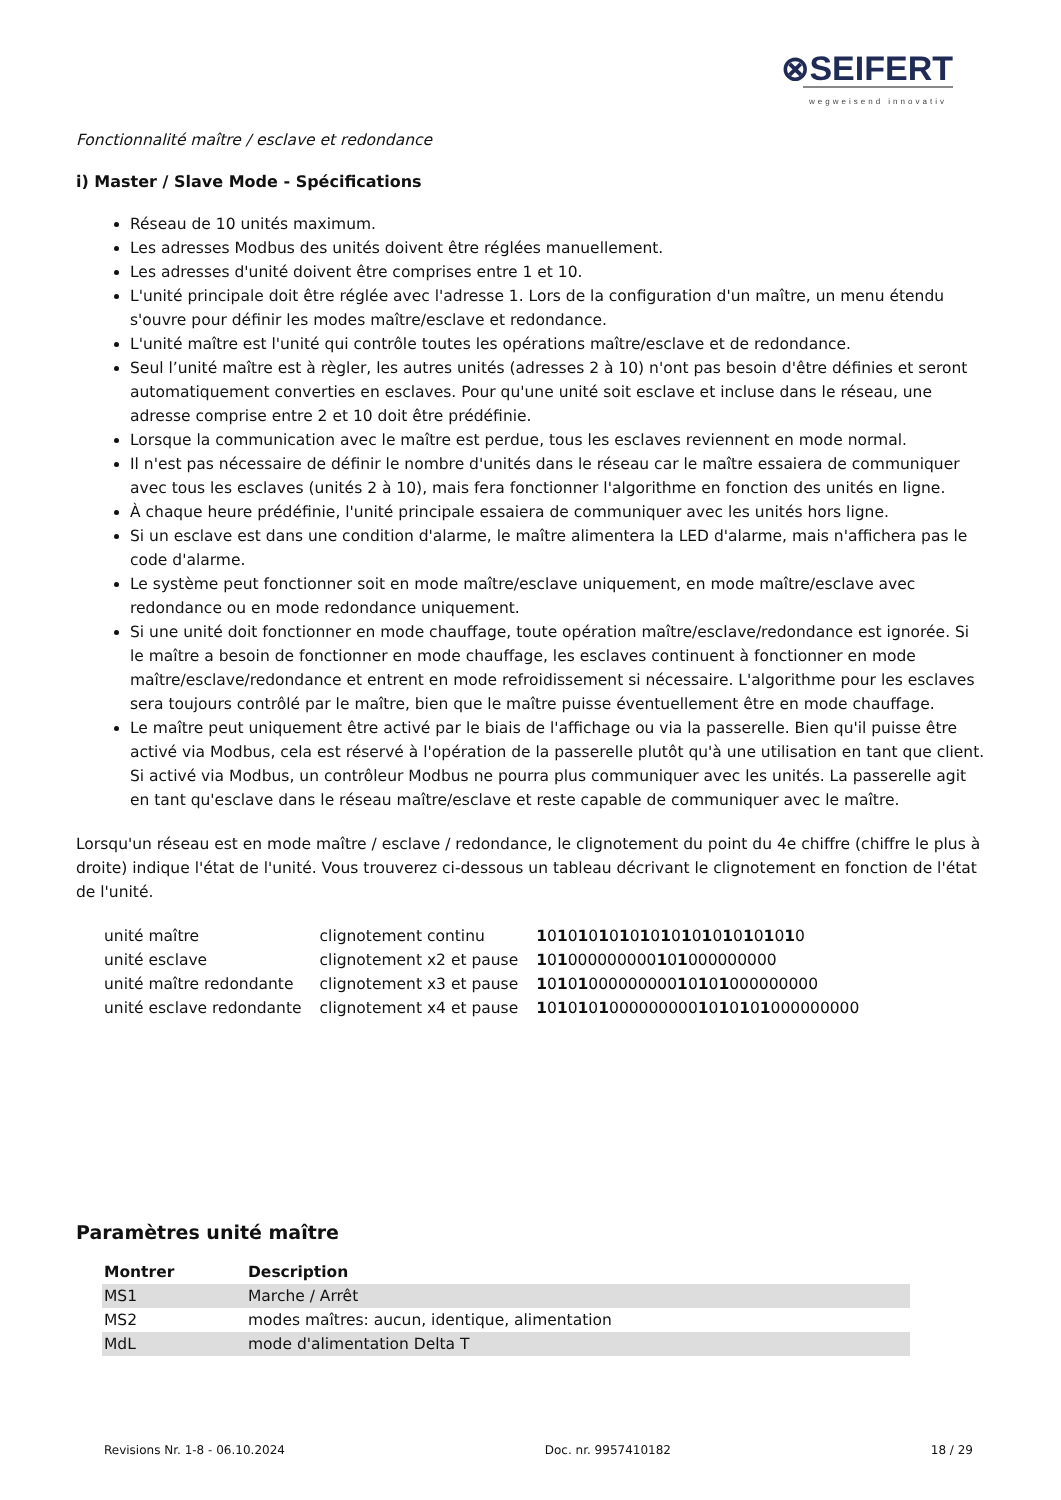⊗SEIFERT
wegweisend innovativ
Fonctionnalité maître / esclave et redondance
i) Master / Slave Mode - Spécifications
Réseau de 10 unités maximum.
Les adresses Modbus des unités doivent être réglées manuellement.
Les adresses d'unité doivent être comprises entre 1 et 10.
L'unité principale doit être réglée avec l'adresse 1. Lors de la configuration d'un maître, un menu étendu s'ouvre pour définir les modes maître/esclave et redondance.
L'unité maître est l'unité qui contrôle toutes les opérations maître/esclave et de redondance.
Seul l’unité maître est à règler, les autres unités (adresses 2 à 10) n'ont pas besoin d'être définies et seront automatiquement converties en esclaves. Pour qu'une unité soit esclave et incluse dans le réseau, une adresse comprise entre 2 et 10 doit être prédéfinie.
Lorsque la communication avec le maître est perdue, tous les esclaves reviennent en mode normal.
Il n'est pas nécessaire de définir le nombre d'unités dans le réseau car le maître essaiera de communiquer avec tous les esclaves (unités 2 à 10), mais fera fonctionner l'algorithme en fonction des unités en ligne.
À chaque heure prédéfinie, l'unité principale essaiera de communiquer avec les unités hors ligne.
Si un esclave est dans une condition d'alarme, le maître alimentera la LED d'alarme, mais n'affichera pas le code d'alarme.
Le système peut fonctionner soit en mode maître/esclave uniquement, en mode maître/esclave avec redondance ou en mode redondance uniquement.
Si une unité doit fonctionner en mode chauffage, toute opération maître/esclave/redondance est ignorée. Si le maître a besoin de fonctionner en mode chauffage, les esclaves continuent à fonctionner en mode maître/esclave/redondance et entrent en mode refroidissement si nécessaire. L'algorithme pour les esclaves sera toujours contrôlé par le maître, bien que le maître puisse éventuellement être en mode chauffage.
Le maître peut uniquement être activé par le biais de l'affichage ou via la passerelle. Bien qu'il puisse être activé via Modbus, cela est réservé à l'opération de la passerelle plutôt qu'à une utilisation en tant que client. Si activé via Modbus, un contrôleur Modbus ne pourra plus communiquer avec les unités. La passerelle agit en tant qu'esclave dans le réseau maître/esclave et reste capable de communiquer avec le maître.
Lorsqu'un réseau est en mode maître / esclave / redondance, le clignotement du point du 4e chiffre (chiffre le plus à droite) indique l'état de l'unité. Vous trouverez ci-dessous un tableau décrivant le clignotement en fonction de l'état de l'unité.
| unité maître | clignotement continu | 1 0 1 0 1 0 1 0 1 0 1 0 1 0 1 0 1 0 1 0 1 0 1 0 1 0 |
| unité esclave | clignotement x2 et pause | 1 0 1 000000000 1 0 1 000000000 |
| unité maître redondante | clignotement x3 et pause | 1 0 1 0 1 000000000 1 0 1 0 1 000000000 |
| unité esclave redondante | clignotement x4 et pause | 1 0 1 0 1 0 1 000000000 1 0 1 0 1 0 1 000000000 |
Paramètres unité maître
| Montrer | Description |
| --- | --- |
| MS1 | Marche / Arrêt |
| MS2 | modes maîtres: aucun, identique, alimentation |
| MdL | mode d'alimentation Delta T |
Revisions Nr. 1-8 - 06.10.2024 Doc. nr. 9957410182 18 / 29